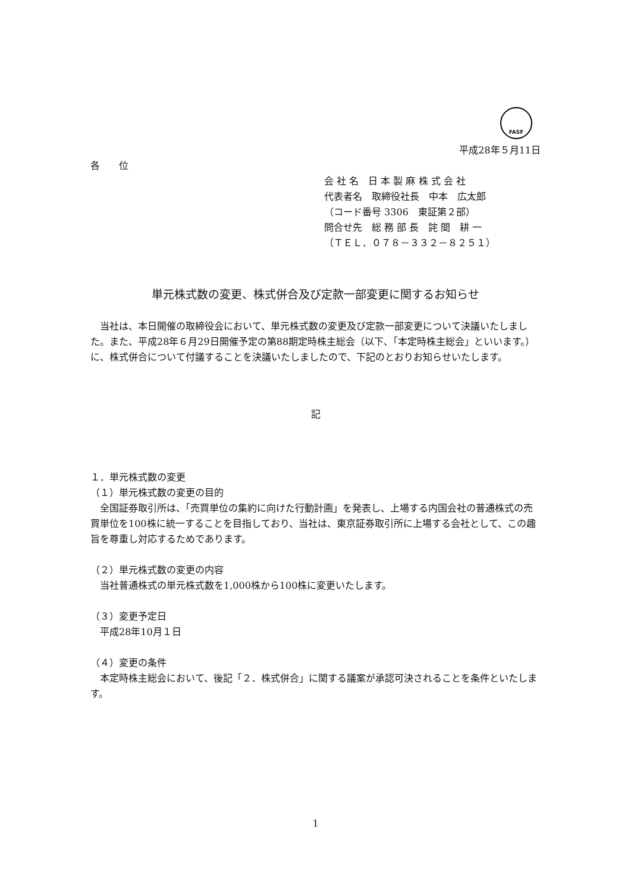FASF
平成28年５月11日
各　　位
会 社 名　日 本 製 麻 株 式 会 社
代表者名　取締役社長　中本　広太郎
（コード番号 3306　東証第２部）
問合せ先　総 務 部 長　詫 間　耕 一
（ＴＥＬ．０７８－３３２－８２５１）
単元株式数の変更、株式併合及び定款一部変更に関するお知らせ
　当社は、本日開催の取締役会において、単元株式数の変更及び定款一部変更について決議いたしました。また、平成28年６月29日開催予定の第88期定時株主総会（以下、「本定時株主総会」といいます。）に、株式併合について付議することを決議いたしましたので、下記のとおりお知らせいたします。
記
１．単元株式数の変更
（１）単元株式数の変更の目的
　全国証券取引所は、「売買単位の集約に向けた行動計画」を発表し、上場する内国会社の普通株式の売買単位を100株に統一することを目指しており、当社は、東京証券取引所に上場する会社として、この趣旨を尊重し対応するためであります。
（２）単元株式数の変更の内容
　当社普通株式の単元株式数を1,000株から100株に変更いたします。
（３）変更予定日
　平成28年10月１日
（４）変更の条件
　本定時株主総会において、後記「２．株式併合」に関する議案が承認可決されることを条件といたします。
1